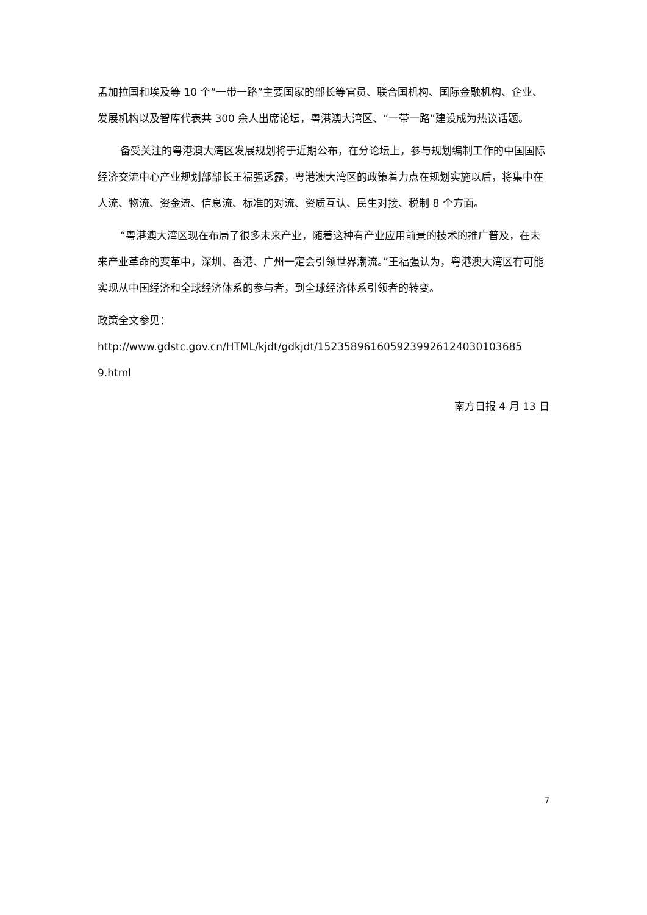孟加拉国和埃及等 10 个“一带一路”主要国家的部长等官员、联合国机构、国际金融机构、企业、发展机构以及智库代表共 300 余人出席论坛，粤港澳大湾区、“一带一路”建设成为热议话题。
备受关注的粤港澳大湾区发展规划将于近期公布，在分论坛上，参与规划编制工作的中国国际经济交流中心产业规划部部长王福强透露，粤港澳大湾区的政策着力点在规划实施以后，将集中在人流、物流、资金流、信息流、标准的对流、资质互认、民生对接、税制 8 个方面。
“粤港澳大湾区现在布局了很多未来产业，随着这种有产业应用前景的技术的推广普及，在未来产业革命的变革中，深圳、香港、广州一定会引领世界潮流。”王福强认为，粤港澳大湾区有可能实现从中国经济和全球经济体系的参与者，到全球经济体系引领者的转变。
政策全文参见：
http://www.gdstc.gov.cn/HTML/kjdt/gdkjdt/1523589616059239926124030103685​9.html
南方日报 4 月 13 日
7